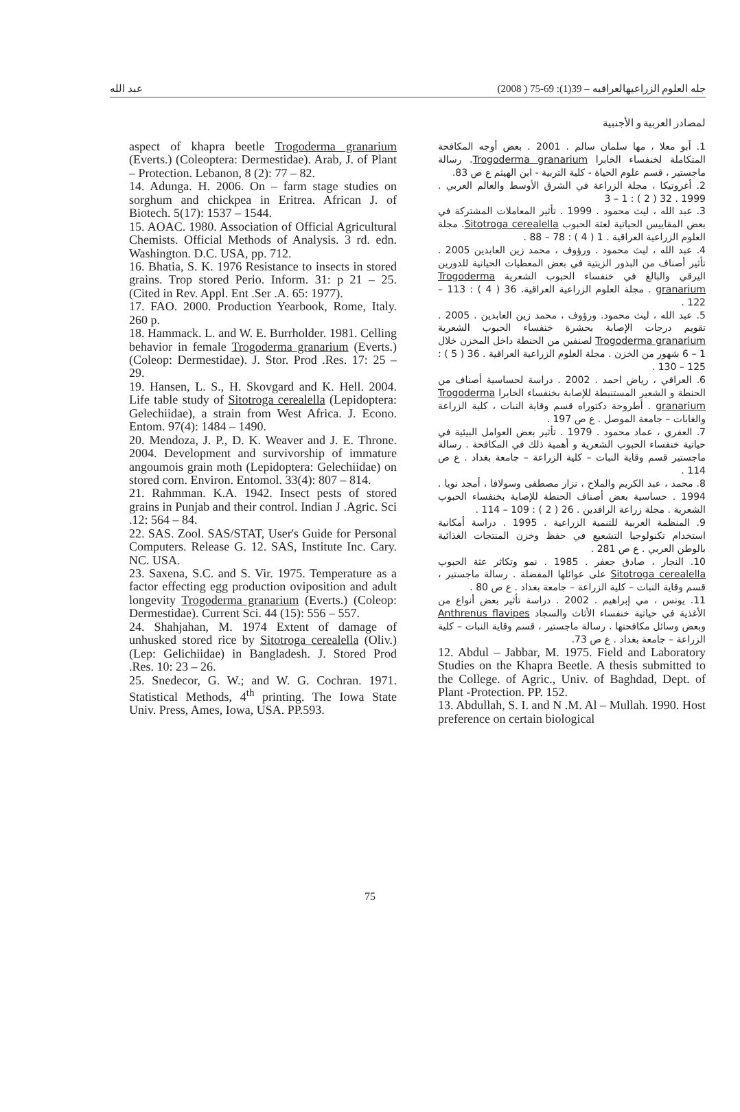عبد الله جله العلوم الزراعيهالعراقيه – 39(1): 69-75 ( 2008)
لمصادر العربية و الأجنبية
1. أبو معلا ، مها سلمان سالم . 2001 . بعض أوجه المكافحة المتكاملة لخنفساء الخابرا Trogoderma granarium. رسالة ماجستير ، قسم علوم الحياة - كلية التربية - ابن الهيثم ع ص 83.
2. أغروتيكا ، مجلة الزراعة في الشرق الأوسط والعالم العربي . 1999 . 32 ( 2 ) : 1 – 3
3. عبد الله ، ليث محمود . 1999 . تأثير المعاملات المشتركة في بعض المقاييس الحياتية لعثة الحبوب Sitotroga cerealella. مجلة العلوم الزراعية العراقية . 1 ( 4 ) : 78 – 88 .
4. عبد الله ، ليث محمود . ورؤوف ، محمد زين العابدين 2005 . تأثير أصناف من البذور الزيتية في بعض المعطيات الحياتية للدورين اليرقي والبالغ في خنفساء الحبوب الشعرية Trogoderma granarium . مجلة العلوم الزراعية العراقية. 36 ( 4 ) : 113 – 122 .
5. عبد الله ، ليث محمود. ورؤوف ، محمد زين العابدين . 2005 . تقويم درجات الإصابة بحشرة خنفساء الحبوب الشعرية Trogoderma granarium لصنفين من الحنطة داخل المخزن خلال 1 – 6 شهور من الخزن . مجلة العلوم الزراعية العراقية . 36 ( 5 ) : 125 – 130 .
6. العراقي ، رياض احمد . 2002 . دراسة لحساسية أصناف من الحنطة و الشعير المستنبطة للإصابة بخنفساء الخابرا Trogoderma granarium . أطروحة دكتوراه قسم وقاية النبات ، كلية الزراعة والغابات – جامعة الموصل . ع ص 197 .
7. العفري ، عماد محمود . 1979 . تأثير بعض العوامل البيئية في حياتية خنفساء الحبوب الشعرية و أهمية ذلك في المكافحة . رسالة ماجستير قسم وقاية النبات – كلية الزراعة – جامعة بغداد . ع ص 114 .
8. محمد ، عبد الكريم والملاح ، نزار مصطفى وسولافا ، أمجد نويا . 1994 . حساسية بعض أصناف الحنطة للإصابة بخنفساء الحبوب الشعرية . مجلة زراعة الرافدين . 26 ( 2 ) : 109 – 114 .
9. المنظمة العربية للتنمية الزراعية . 1995 . دراسة أمكانية استخدام تكنولوجيا التشعيع في حفظ وخزن المنتجات الغذائية بالوطن العربي . ع ص 281 .
10. النجار ، صادق جعفر . 1985 . نمو وتكاثر عثة الحبوب Sitotroga cerealella على عوائلها المفضلة . رسالة ماجستير ، قسم وقاية النبات – كلية الزراعة – جامعة بغداد . ع ص 80 .
11. يونس ، مي إبراهيم . 2002 . دراسة تأثير بعض أنواع من الأغذية في حياتية خنفساء الأثاث والسجاد Anthrenus flavipes وبعض وسائل مكافحتها . رسالة ماجستير ، قسم وقاية النبات – كلية الزراعة – جامعة بغداد . ع ص 73.
12. Abdul – Jabbar, M. 1975. Field and Laboratory Studies on the Khapra Beetle. A thesis submitted to the College. of Agric., Univ. of Baghdad, Dept. of Plant -Protection. PP. 152.
13. Abdullah, S. I. and N .M. Al – Mullah. 1990. Host preference on certain biological
aspect of khapra beetle Trogoderma granarium (Everts.) (Coleoptera: Dermestidae). Arab, J. of Plant – Protection. Lebanon, 8 (2): 77 – 82.
14. Adunga. H. 2006. On – farm stage studies on sorghum and chickpea in Eritrea. African J. of Biotech. 5(17): 1537 – 1544.
15. AOAC. 1980. Association of Official Agricultural Chemists. Official Methods of Analysis. 3 rd. edn. Washington. D.C. USA, pp. 712.
16. Bhatia, S. K. 1976 Resistance to insects in stored grains. Trop stored Perio. Inform. 31: p 21 – 25. (Cited in Rev. Appl. Ent .Ser .A. 65: 1977).
17. FAO. 2000. Production Yearbook, Rome, Italy. 260 p.
18. Hammack. L. and W. E. Burrholder. 1981. Celling behavior in female Trogoderma granarium (Everts.) (Coleop: Dermestidae). J. Stor. Prod .Res. 17: 25 – 29.
19. Hansen, L. S., H. Skovgard and K. Hell. 2004. Life table study of Sitotroga cerealella (Lepidoptera: Gelechiidae), a strain from West Africa. J. Econo. Entom. 97(4): 1484 – 1490.
20. Mendoza, J. P., D. K. Weaver and J. E. Throne. 2004. Development and survivorship of immature angoumois grain moth (Lepidoptera: Gelechiidae) on stored corn. Environ. Entomol. 33(4): 807 – 814.
21. Rahmman. K.A. 1942. Insect pests of stored grains in Punjab and their control. Indian J .Agric. Sci .12: 564 – 84.
22. SAS. Zool. SAS/STAT, User's Guide for Personal Computers. Release G. 12. SAS, Institute Inc. Cary. NC. USA.
23. Saxena, S.C. and S. Vir. 1975. Temperature as a factor effecting egg production oviposition and adult longevity Trogoderma granarium (Everts.) (Coleop: Dermestidae). Current Sci. 44 (15): 556 – 557.
24. Shahjahan, M. 1974 Extent of damage of unhusked stored rice by Sitotroga cerealella (Oliv.) (Lep: Gelichiidae) in Bangladesh. J. Stored Prod .Res. 10: 23 – 26.
25. Snedecor, G. W.; and W. G. Cochran. 1971. Statistical Methods, 4<sup>th</sup> printing. The Iowa State Univ. Press, Ames, Iowa, USA. PP.593.
75